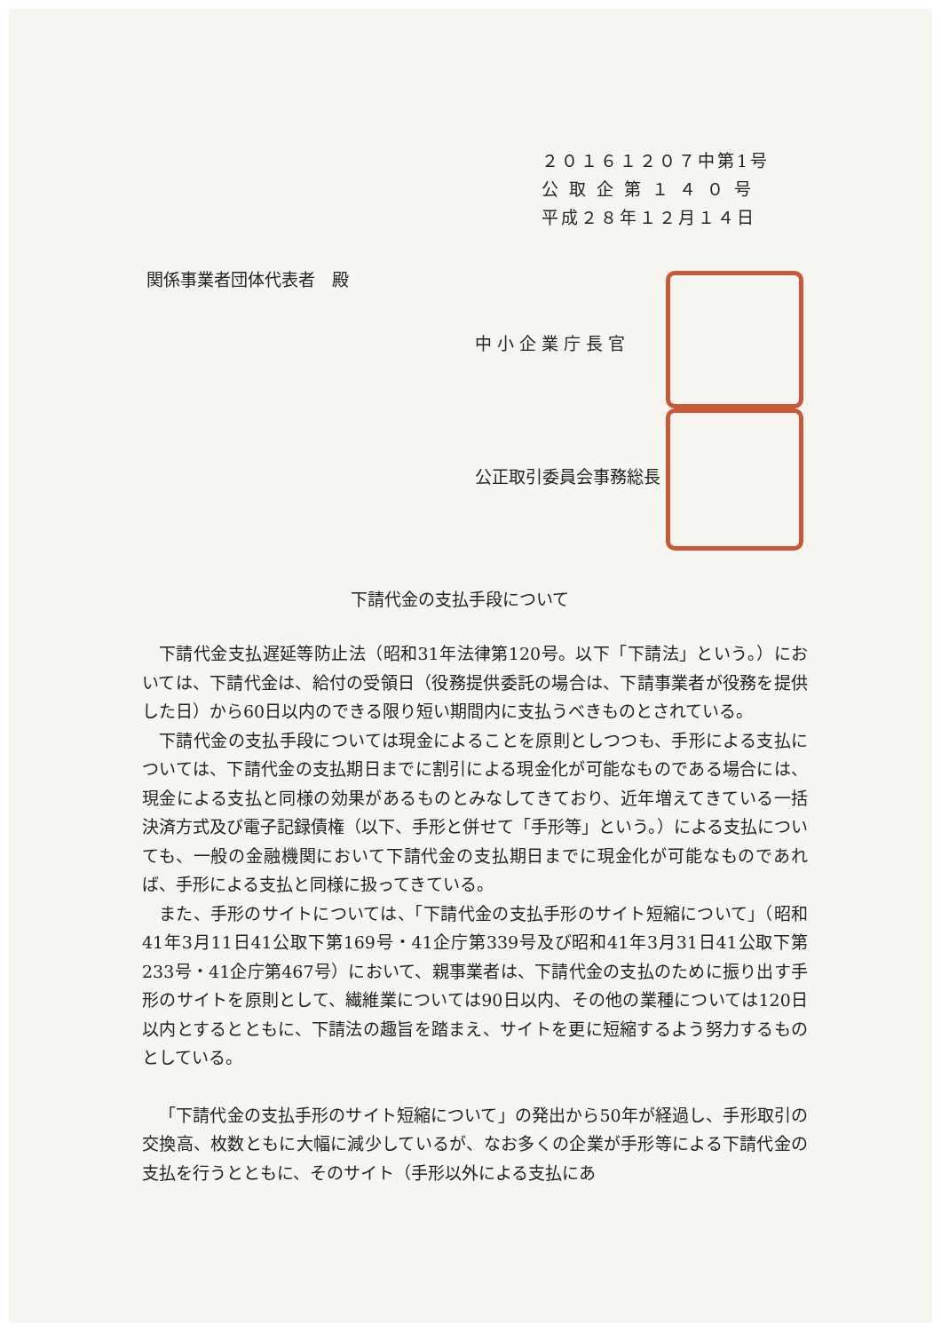２０１６１２０７中第1号
公 取 企 第 １ ４ ０ 号
平成２８年１２月１４日
関係事業者団体代表者　殿
中小企業庁長官
公正取引委員会事務総長
下請代金の支払手段について
下請代金支払遅延等防止法（昭和31年法律第120号。以下「下請法」という。）においては、下請代金は、給付の受領日（役務提供委託の場合は、下請事業者が役務を提供した日）から60日以内のできる限り短い期間内に支払うべきものとされている。
下請代金の支払手段については現金によることを原則としつつも、手形による支払については、下請代金の支払期日までに割引による現金化が可能なものである場合には、現金による支払と同様の効果があるものとみなしてきており、近年増えてきている一括決済方式及び電子記録債権（以下、手形と併せて「手形等」という。）による支払についても、一般の金融機関において下請代金の支払期日までに現金化が可能なものであれば、手形による支払と同様に扱ってきている。
また、手形のサイトについては、「下請代金の支払手形のサイト短縮について」（昭和41年3月11日41公取下第169号・41企庁第339号及び昭和41年3月31日41公取下第233号・41企庁第467号）において、親事業者は、下請代金の支払のために振り出す手形のサイトを原則として、繊維業については90日以内、その他の業種については120日以内とするとともに、下請法の趣旨を踏まえ、サイトを更に短縮するよう努力するものとしている。
「下請代金の支払手形のサイト短縮について」の発出から50年が経過し、手形取引の交換高、枚数ともに大幅に減少しているが、なお多くの企業が手形等による下請代金の支払を行うとともに、そのサイト（手形以外による支払にあ